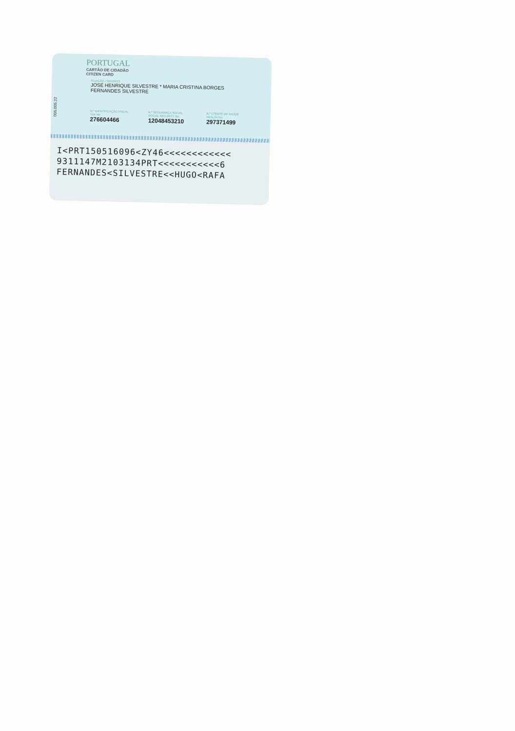006.005.22
PORTUGAL
CARTÃO DE CIDADÃO
CITIZEN CARD
FILIAÇÃO / PARENTS
JOSÉ HENRIQUE SILVESTRE * MARIA CRISTINA BORGES
FERNANDES SILVESTRE
N.º IDENTIFICAÇÃO FISCAL
TAX No.
276604466
N.º SEGURANÇA SOCIAL
SOCIAL SECURITY No.
12048453210
N.º UTENTE DE SAÚDE
HEALTH No.
297371499
I<PRT150516096<ZY46<<<<<<<<<<<<
9311147M2103134PRT<<<<<<<<<<<6
FERNANDES<SILVESTRE<<HUGO<RAFA